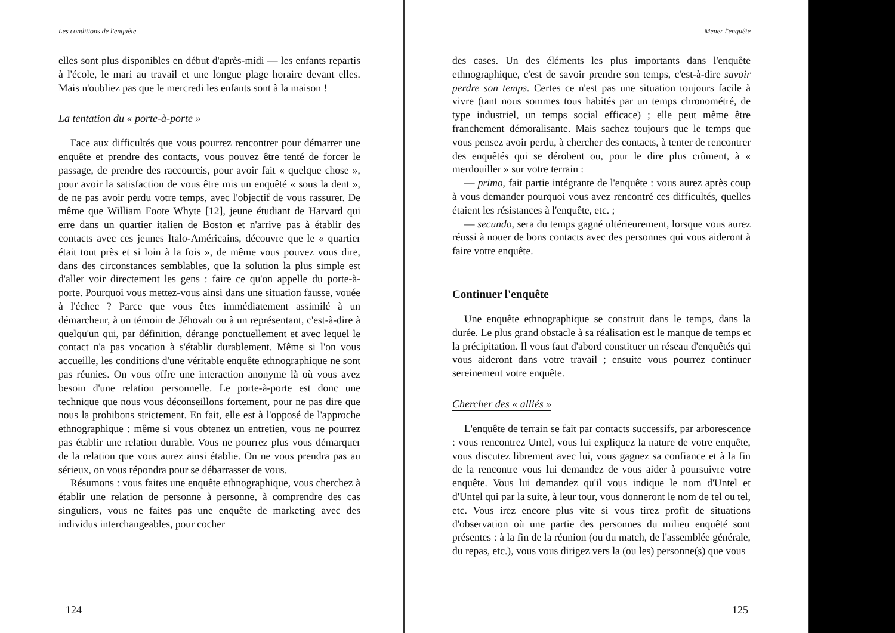Les conditions de l'enquête
elles sont plus disponibles en début d'après-midi — les enfants repartis à l'école, le mari au travail et une longue plage horaire devant elles. Mais n'oubliez pas que le mercredi les enfants sont à la maison !
La tentation du « porte-à-porte »
Face aux difficultés que vous pourrez rencontrer pour démarrer une enquête et prendre des contacts, vous pouvez être tenté de forcer le passage, de prendre des raccourcis, pour avoir fait « quelque chose », pour avoir la satisfaction de vous être mis un enquêté « sous la dent », de ne pas avoir perdu votre temps, avec l'objectif de vous rassurer. De même que William Foote Whyte [12], jeune étudiant de Harvard qui erre dans un quartier italien de Boston et n'arrive pas à établir des contacts avec ces jeunes Italo-Américains, découvre que le « quartier était tout près et si loin à la fois », de même vous pouvez vous dire, dans des circonstances semblables, que la solution la plus simple est d'aller voir directement les gens : faire ce qu'on appelle du porte-à-porte. Pourquoi vous mettez-vous ainsi dans une situation fausse, vouée à l'échec ? Parce que vous êtes immédiatement assimilé à un démarcheur, à un témoin de Jéhovah ou à un représentant, c'est-à-dire à quelqu'un qui, par définition, dérange ponctuellement et avec lequel le contact n'a pas vocation à s'établir durablement. Même si l'on vous accueille, les conditions d'une véritable enquête ethnographique ne sont pas réunies. On vous offre une interaction anonyme là où vous avez besoin d'une relation personnelle. Le porte-à-porte est donc une technique que nous vous déconseillons fortement, pour ne pas dire que nous la prohibons strictement. En fait, elle est à l'opposé de l'approche ethnographique : même si vous obtenez un entretien, vous ne pourrez pas établir une relation durable. Vous ne pourrez plus vous démarquer de la relation que vous aurez ainsi établie. On ne vous prendra pas au sérieux, on vous répondra pour se débarrasser de vous.
Résumons : vous faites une enquête ethnographique, vous cherchez à établir une relation de personne à personne, à comprendre des cas singuliers, vous ne faites pas une enquête de marketing avec des individus interchangeables, pour cocher
124
Mener l'enquête
des cases. Un des éléments les plus importants dans l'enquête ethnographique, c'est de savoir prendre son temps, c'est-à-dire savoir perdre son temps. Certes ce n'est pas une situation toujours facile à vivre (tant nous sommes tous habités par un temps chronométré, de type industriel, un temps social efficace) ; elle peut même être franchement démoralisante. Mais sachez toujours que le temps que vous pensez avoir perdu, à chercher des contacts, à tenter de rencontrer des enquêtés qui se dérobent ou, pour le dire plus crûment, à « merdouiller » sur votre terrain :
— primo, fait partie intégrante de l'enquête : vous aurez après coup à vous demander pourquoi vous avez rencontré ces difficultés, quelles étaient les résistances à l'enquête, etc. ;
— secundo, sera du temps gagné ultérieurement, lorsque vous aurez réussi à nouer de bons contacts avec des personnes qui vous aideront à faire votre enquête.
Continuer l'enquête
Une enquête ethnographique se construit dans le temps, dans la durée. Le plus grand obstacle à sa réalisation est le manque de temps et la précipitation. Il vous faut d'abord constituer un réseau d'enquêtés qui vous aideront dans votre travail ; ensuite vous pourrez continuer sereinement votre enquête.
Chercher des « alliés »
L'enquête de terrain se fait par contacts successifs, par arborescence : vous rencontrez Untel, vous lui expliquez la nature de votre enquête, vous discutez librement avec lui, vous gagnez sa confiance et à la fin de la rencontre vous lui demandez de vous aider à poursuivre votre enquête. Vous lui demandez qu'il vous indique le nom d'Untel et d'Untel qui par la suite, à leur tour, vous donneront le nom de tel ou tel, etc. Vous irez encore plus vite si vous tirez profit de situations d'observation où une partie des personnes du milieu enquêté sont présentes : à la fin de la réunion (ou du match, de l'assemblée générale, du repas, etc.), vous vous dirigez vers la (ou les) personne(s) que vous
125